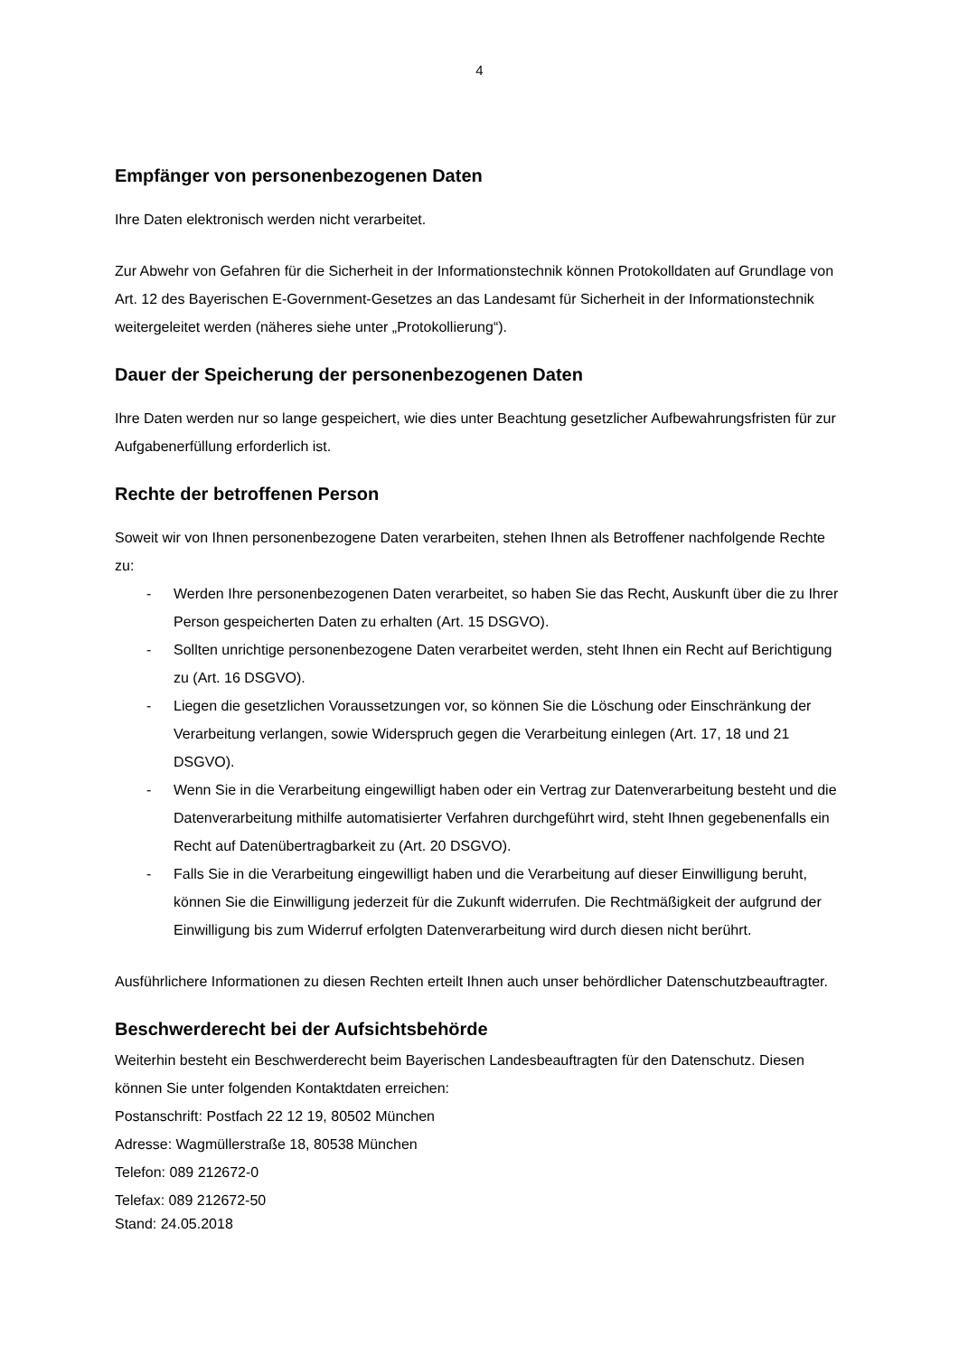4
Empfänger von personenbezogenen Daten
Ihre Daten elektronisch werden nicht verarbeitet.
Zur Abwehr von Gefahren für die Sicherheit in der Informationstechnik können Protokolldaten auf Grundlage von Art. 12 des Bayerischen E-Government-Gesetzes an das Landesamt für Sicherheit in der Informationstechnik weitergeleitet werden (näheres siehe unter „Protokollierung“).
Dauer der Speicherung der personenbezogenen Daten
Ihre Daten werden nur so lange gespeichert, wie dies unter Beachtung gesetzlicher Aufbewahrungsfristen für zur Aufgabenerfüllung erforderlich ist.
Rechte der betroffenen Person
Soweit wir von Ihnen personenbezogene Daten verarbeiten, stehen Ihnen als Betroffener nachfolgende Rechte zu:
- Werden Ihre personenbezogenen Daten verarbeitet, so haben Sie das Recht, Auskunft über die zu Ihrer Person gespeicherten Daten zu erhalten (Art. 15 DSGVO).
- Sollten unrichtige personenbezogene Daten verarbeitet werden, steht Ihnen ein Recht auf Berichtigung zu (Art. 16 DSGVO).
- Liegen die gesetzlichen Voraussetzungen vor, so können Sie die Löschung oder Einschränkung der Verarbeitung verlangen, sowie Widerspruch gegen die Verarbeitung einlegen (Art. 17, 18 und 21 DSGVO).
- Wenn Sie in die Verarbeitung eingewilligt haben oder ein Vertrag zur Datenverarbeitung besteht und die Datenverarbeitung mithilfe automatisierter Verfahren durchgeführt wird, steht Ihnen gegebenenfalls ein Recht auf Datenübertragbarkeit zu (Art. 20 DSGVO).
- Falls Sie in die Verarbeitung eingewilligt haben und die Verarbeitung auf dieser Einwilligung beruht, können Sie die Einwilligung jederzeit für die Zukunft widerrufen. Die Rechtmäßigkeit der aufgrund der Einwilligung bis zum Widerruf erfolgten Datenverarbeitung wird durch diesen nicht berührt.
Ausführlichere Informationen zu diesen Rechten erteilt Ihnen auch unser behördlicher Datenschutzbeauftragter.
Beschwerderecht bei der Aufsichtsbehörde
Weiterhin besteht ein Beschwerderecht beim Bayerischen Landesbeauftragten für den Datenschutz. Diesen können Sie unter folgenden Kontaktdaten erreichen:
Postanschrift: Postfach 22 12 19, 80502 München
Adresse: Wagmüllerstraße 18, 80538 München
Telefon: 089 212672-0
Telefax: 089 212672-50
Stand: 24.05.2018